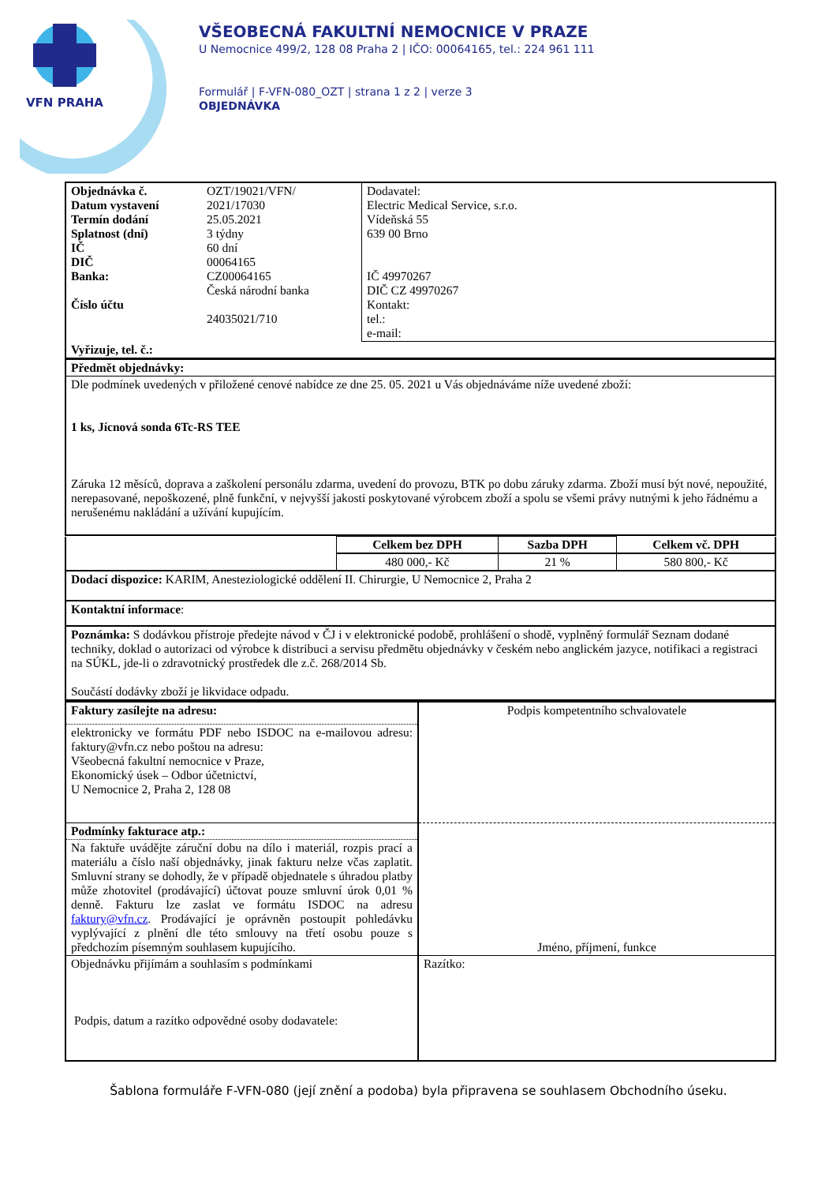VFN PRAHA
VŠEOBECNÁ FAKULTNÍ NEMOCNICE V PRAZE
U Nemocnice 499/2, 128 08 Praha 2 | IČO: 00064165, tel.: 224 961 111
Formulář | F-VFN-080_OZT | strana 1 z 2 | verze 3
OBJEDNÁVKA
| Objednávka č. Datum vystavení Termín dodání Splatnost (dní) IČ DIČ Banka: Číslo účtu | OZT/19021/VFN/ 2021/17030 25.05.2021 3 týdny 60 dní 00064165 CZ00064165 Česká národní banka 24035021/710 | Dodavatel: Electric Medical Service, s.r.o. Vídeňská 55 639 00 Brno IČ 49970267 DIČ CZ 49970267 Kontakt: tel.: e-mail: |
| Vyřizuje, tel. č.: | | |
| Předmět objednávky: | | |
| Dle podmínek uvedených v přiložené cenové nabídce ze dne 25. 05. 2021 u Vás objednáváme níže uvedené zboží: 1 ks, Jícnová sonda 6Tc-RS TEE Záruka 12 měsíců, doprava a zaškolení personálu zdarma, uvedení do provozu, BTK po dobu záruky zdarma. Zboží musí být nové, nepoužité, nerepasované, nepoškozené, plně funkční, v nejvyšší jakosti poskytované výrobcem zboží a spolu se všemi právy nutnými k jeho řádnému a nerušenému nakládání a užívání kupujícím. | | |
| | Celkem bez DPH | Sazba DPH | Celkem vč. DPH |
| | 480 000,- Kč | 21 % | 580 800,- Kč |
| Dodací dispozice: KARIM, Anesteziologické oddělení II. Chirurgie, U Nemocnice 2, Praha 2 | | | |
| Kontaktní informace : | | | |
| Poznámka: S dodávkou přístroje předejte návod v ČJ i v elektronické podobě, prohlášení o shodě, vyplněný formulář Seznam dodané techniky, doklad o autorizaci od výrobce k distribuci a servisu předmětu objednávky v českém nebo anglickém jazyce, notifikaci a registraci na SÚKL, jde-li o zdravotnický prostředek dle z.č. 268/2014 Sb. Součástí dodávky zboží je likvidace odpadu. | | | |
| Faktury zasílejte na adresu: | Podpis kompetentního schvalovatele |
| elektronicky ve formátu PDF nebo ISDOC na e-mailovou adresu: faktury@vfn.cz nebo poštou na adresu: Všeobecná fakultní nemocnice v Praze, Ekonomický úsek – Odbor účetnictví, U Nemocnice 2, Praha 2, 128 08 | |
| Podmínky fakturace atp.: | Jméno, příjmení, funkce |
| Na faktuře uvádějte záruční dobu na dílo i materiál, rozpis prací a materiálu a číslo naší objednávky, jinak fakturu nelze včas zaplatit. Smluvní strany se dohodly, že v případě objednatele s úhradou platby může zhotovitel (prodávající) účtovat pouze smluvní úrok 0,01 % denně. Fakturu lze zaslat ve formátu ISDOC na adresu faktury@vfn.cz . Prodávající je oprávněn postoupit pohledávku vyplývající z plnění dle této smlouvy na třetí osobu pouze s předchozím písemným souhlasem kupujícího. | |
| Objednávku přijímám a souhlasím s podmínkami Podpis, datum a razítko odpovědné osoby dodavatele: | Razítko: |
Šablona formuláře F-VFN-080 (její znění a podoba) byla připravena se souhlasem Obchodního úseku.